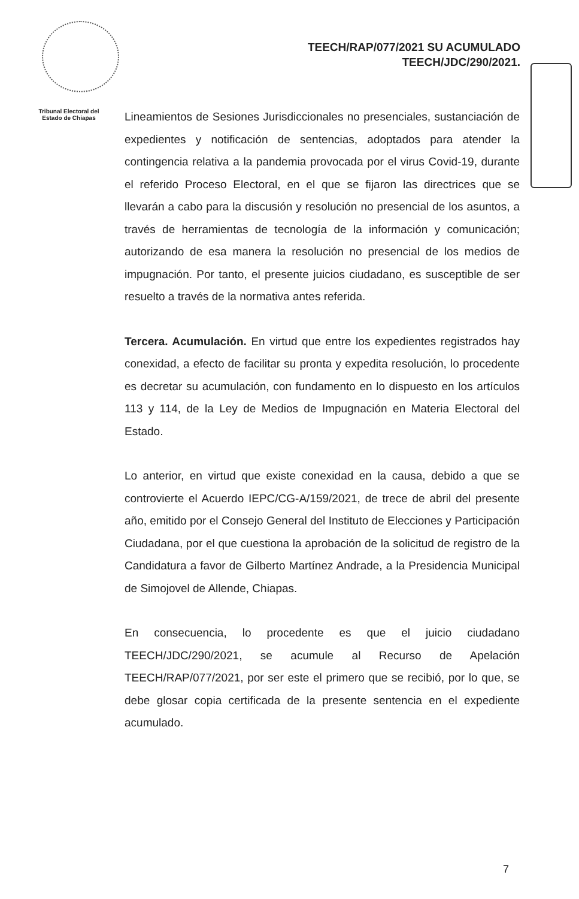TEECH/RAP/077/2021 SU ACUMULADO
TEECH/JDC/290/2021.
Tribunal Electoral del
Estado de Chiapas
Lineamientos de Sesiones Jurisdiccionales no presenciales, sustanciación de expedientes y notificación de sentencias, adoptados para atender la contingencia relativa a la pandemia provocada por el virus Covid-19, durante el referido Proceso Electoral, en el que se fijaron las directrices que se llevarán a cabo para la discusión y resolución no presencial de los asuntos, a través de herramientas de tecnología de la información y comunicación; autorizando de esa manera la resolución no presencial de los medios de impugnación. Por tanto, el presente juicios ciudadano, es susceptible de ser resuelto a través de la normativa antes referida.
Tercera. Acumulación. En virtud que entre los expedientes registrados hay conexidad, a efecto de facilitar su pronta y expedita resolución, lo procedente es decretar su acumulación, con fundamento en lo dispuesto en los artículos 113 y 114, de la Ley de Medios de Impugnación en Materia Electoral del Estado.
Lo anterior, en virtud que existe conexidad en la causa, debido a que se controvierte el Acuerdo IEPC/CG-A/159/2021, de trece de abril del presente año, emitido por el Consejo General del Instituto de Elecciones y Participación Ciudadana, por el que cuestiona la aprobación de la solicitud de registro de la Candidatura a favor de Gilberto Martínez Andrade, a la Presidencia Municipal de Simojovel de Allende, Chiapas.
En consecuencia, lo procedente es que el juicio ciudadano TEECH/JDC/290/2021, se acumule al Recurso de Apelación TEECH/RAP/077/2021, por ser este el primero que se recibió, por lo que, se debe glosar copia certificada de la presente sentencia en el expediente acumulado.
7